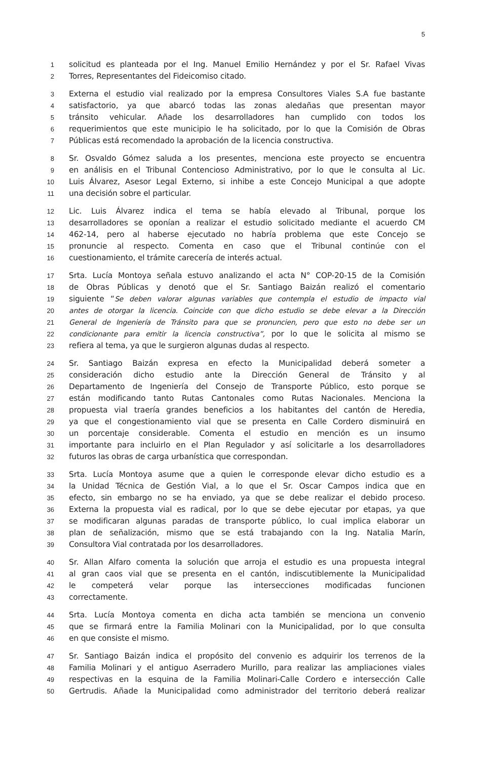5
1 solicitud es planteada por el Ing. Manuel Emilio Hernández y por el Sr. Rafael Vivas
2 Torres, Representantes del Fideicomiso citado.
3 Externa el estudio vial realizado por la empresa Consultores Viales S.A fue bastante
4 satisfactorio, ya que abarcó todas las zonas aledañas que presentan mayor
5 tránsito vehicular. Añade los desarrolladores han cumplido con todos los
6 requerimientos que este municipio le ha solicitado, por lo que la Comisión de Obras
7 Públicas está recomendado la aprobación de la licencia constructiva.
8 Sr. Osvaldo Gómez saluda a los presentes, menciona este proyecto se encuentra
9 en análisis en el Tribunal Contencioso Administrativo, por lo que le consulta al Lic.
10 Luis Álvarez, Asesor Legal Externo, si inhibe a este Concejo Municipal a que adopte
11 una decisión sobre el particular.
12 Lic. Luis Álvarez indica el tema se había elevado al Tribunal, porque los
13 desarrolladores se oponían a realizar el estudio solicitado mediante el acuerdo CM
14 462-14, pero al haberse ejecutado no habría problema que este Concejo se
15 pronuncie al respecto. Comenta en caso que el Tribunal continúe con el
16 cuestionamiento, el trámite carecería de interés actual.
17 Srta. Lucía Montoya señala estuvo analizando el acta N° COP-20-15 de la Comisión
18 de Obras Públicas y denotó que el Sr. Santiago Baizán realizó el comentario
19 siguiente “Se deben valorar algunas variables que contempla el estudio de impacto vial
20 antes de otorgar la licencia. Coincide con que dicho estudio se debe elevar a la Dirección
21 General de Ingeniería de Tránsito para que se pronuncien, pero que esto no debe ser un
22 condicionante para emitir la licencia constructiva”, por lo que le solicita al mismo se
23 refiera al tema, ya que le surgieron algunas dudas al respecto.
24 Sr. Santiago Baizán expresa en efecto la Municipalidad deberá someter a
25 consideración dicho estudio ante la Dirección General de Tránsito y al
26 Departamento de Ingeniería del Consejo de Transporte Público, esto porque se
27 están modificando tanto Rutas Cantonales como Rutas Nacionales. Menciona la
28 propuesta vial traería grandes beneficios a los habitantes del cantón de Heredia,
29 ya que el congestionamiento vial que se presenta en Calle Cordero disminuirá en
30 un porcentaje considerable. Comenta el estudio en mención es un insumo
31 importante para incluirlo en el Plan Regulador y así solicitarle a los desarrolladores
32 futuros las obras de carga urbanística que correspondan.
33 Srta. Lucía Montoya asume que a quien le corresponde elevar dicho estudio es a
34 la Unidad Técnica de Gestión Vial, a lo que el Sr. Oscar Campos indica que en
35 efecto, sin embargo no se ha enviado, ya que se debe realizar el debido proceso.
36 Externa la propuesta vial es radical, por lo que se debe ejecutar por etapas, ya que
37 se modificaran algunas paradas de transporte público, lo cual implica elaborar un
38 plan de señalización, mismo que se está trabajando con la Ing. Natalia Marín,
39 Consultora Vial contratada por los desarrolladores.
40 Sr. Allan Alfaro comenta la solución que arroja el estudio es una propuesta integral
41 al gran caos vial que se presenta en el cantón, indiscutiblemente la Municipalidad
42 le competerá velar porque las intersecciones modificadas funcionen
43 correctamente.
44 Srta. Lucía Montoya comenta en dicha acta también se menciona un convenio
45 que se firmará entre la Familia Molinari con la Municipalidad, por lo que consulta
46 en que consiste el mismo.
47 Sr. Santiago Baizán indica el propósito del convenio es adquirir los terrenos de la
48 Familia Molinari y el antiguo Aserradero Murillo, para realizar las ampliaciones viales
49 respectivas en la esquina de la Familia Molinari-Calle Cordero e intersección Calle
50 Gertrudis. Añade la Municipalidad como administrador del territorio deberá realizar